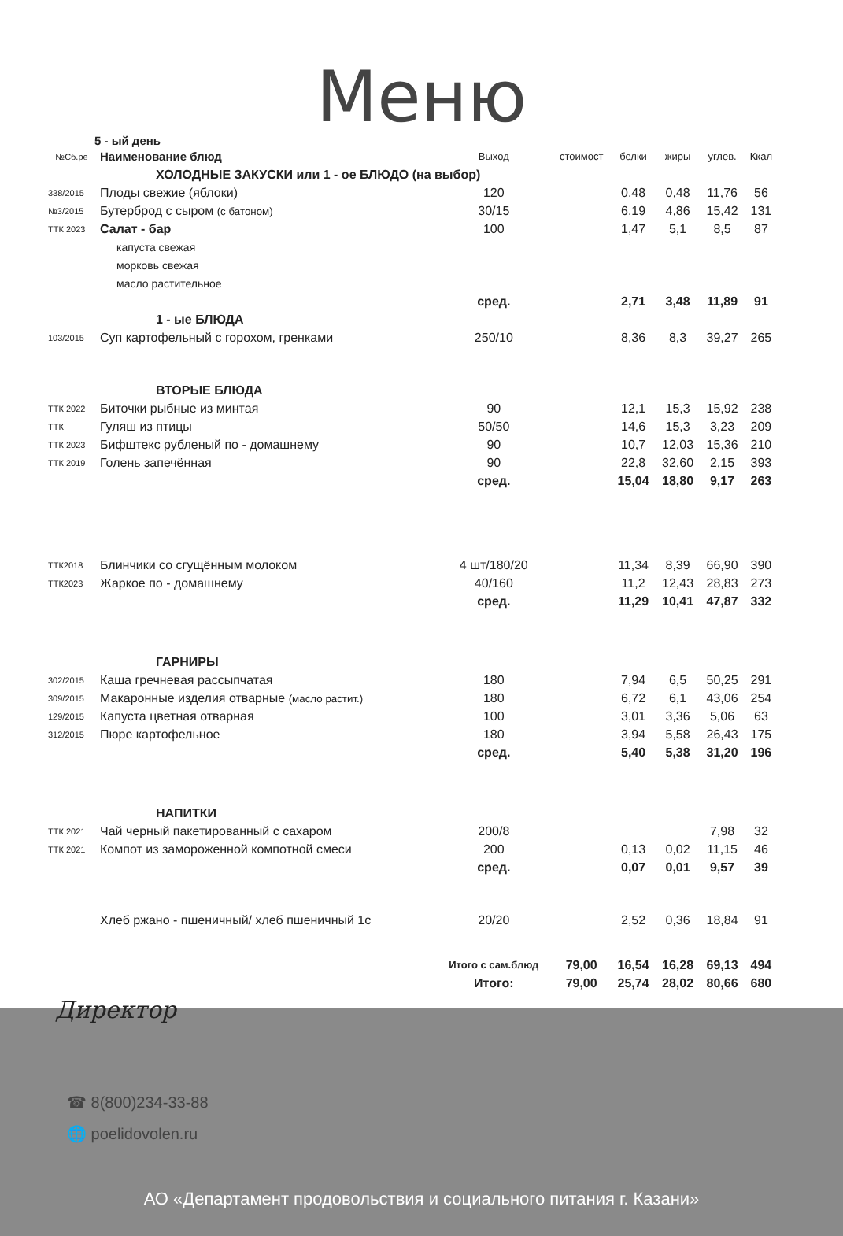Меню
5 - ый день
| №Сб.ре | Наименование блюд | Выход | стоимост | белки | жиры | углев. | Ккал |
| --- | --- | --- | --- | --- | --- | --- | --- |
| ХОЛОДНЫЕ ЗАКУСКИ или 1 - ое БЛЮДО (на выбор) | | | | | | | |
| 338/2015 | Плоды свежие (яблоки) | 120 | | 0,48 | 0,48 | 11,76 | 56 |
| №3/2015 | Бутерброд с сыром (с батоном) | 30/15 | | 6,19 | 4,86 | 15,42 | 131 |
| ТТК 2023 | Салат - бар | 100 | | 1,47 | 5,1 | 8,5 | 87 |
| капуста свежая | | | | | | | |
| морковь свежая | | | | | | | |
| масло растительное | | | | | | | |
| | | сред. | | 2,71 | 3,48 | 11,89 | 91 |
| 1 - ые БЛЮДА | | | | | | | |
| 103/2015 | Суп картофельный с горохом, гренками | 250/10 | | 8,36 | 8,3 | 39,27 | 265 |
| ВТОРЫЕ БЛЮДА | | | | | | | |
| ТТК 2022 | Биточки рыбные из минтая | 90 | | 12,1 | 15,3 | 15,92 | 238 |
| ТТК | Гуляш из птицы | 50/50 | | 14,6 | 15,3 | 3,23 | 209 |
| ТТК 2023 | Бифштекс рубленый по - домашнему | 90 | | 10,7 | 12,03 | 15,36 | 210 |
| ТТК 2019 | Голень запечённая | 90 | | 22,8 | 32,60 | 2,15 | 393 |
| | | сред. | | 15,04 | 18,80 | 9,17 | 263 |
| ТТК2018 | Блинчики со сгущённым молоком | 4 шт/180/20 | | 11,34 | 8,39 | 66,90 | 390 |
| ТТК2023 | Жаркое по - домашнему | 40/160 | | 11,2 | 12,43 | 28,83 | 273 |
| | | сред. | | 11,29 | 10,41 | 47,87 | 332 |
| ГАРНИРЫ | | | | | | | |
| 302/2015 | Каша гречневая рассыпчатая | 180 | | 7,94 | 6,5 | 50,25 | 291 |
| 309/2015 | Макаронные изделия отварные (масло растит.) | 180 | | 6,72 | 6,1 | 43,06 | 254 |
| 129/2015 | Капуста цветная отварная | 100 | | 3,01 | 3,36 | 5,06 | 63 |
| 312/2015 | Пюре картофельное | 180 | | 3,94 | 5,58 | 26,43 | 175 |
| | | сред. | | 5,40 | 5,38 | 31,20 | 196 |
| НАПИТКИ | | | | | | | |
| ТТК 2021 | Чай черный пакетированный с сахаром | 200/8 | | | | 7,98 | 32 |
| ТТК 2021 | Компот из замороженной компотной смеси | 200 | | 0,13 | 0,02 | 11,15 | 46 |
| | | сред. | | 0,07 | 0,01 | 9,57 | 39 |
| | Хлеб ржано - пшеничный/ хлеб пшеничный 1с | 20/20 | | 2,52 | 0,36 | 18,84 | 91 |
| | | Итого с сам.блюд | 79,00 | 16,54 | 16,28 | 69,13 | 494 |
| | | Итого: | 79,00 | 25,74 | 28,02 | 80,66 | 680 |
Директор
☎ 8(800)234-33-88
🌐 poelidovolen.ru
АО «Департамент продовольствия и социального питания г. Казани»